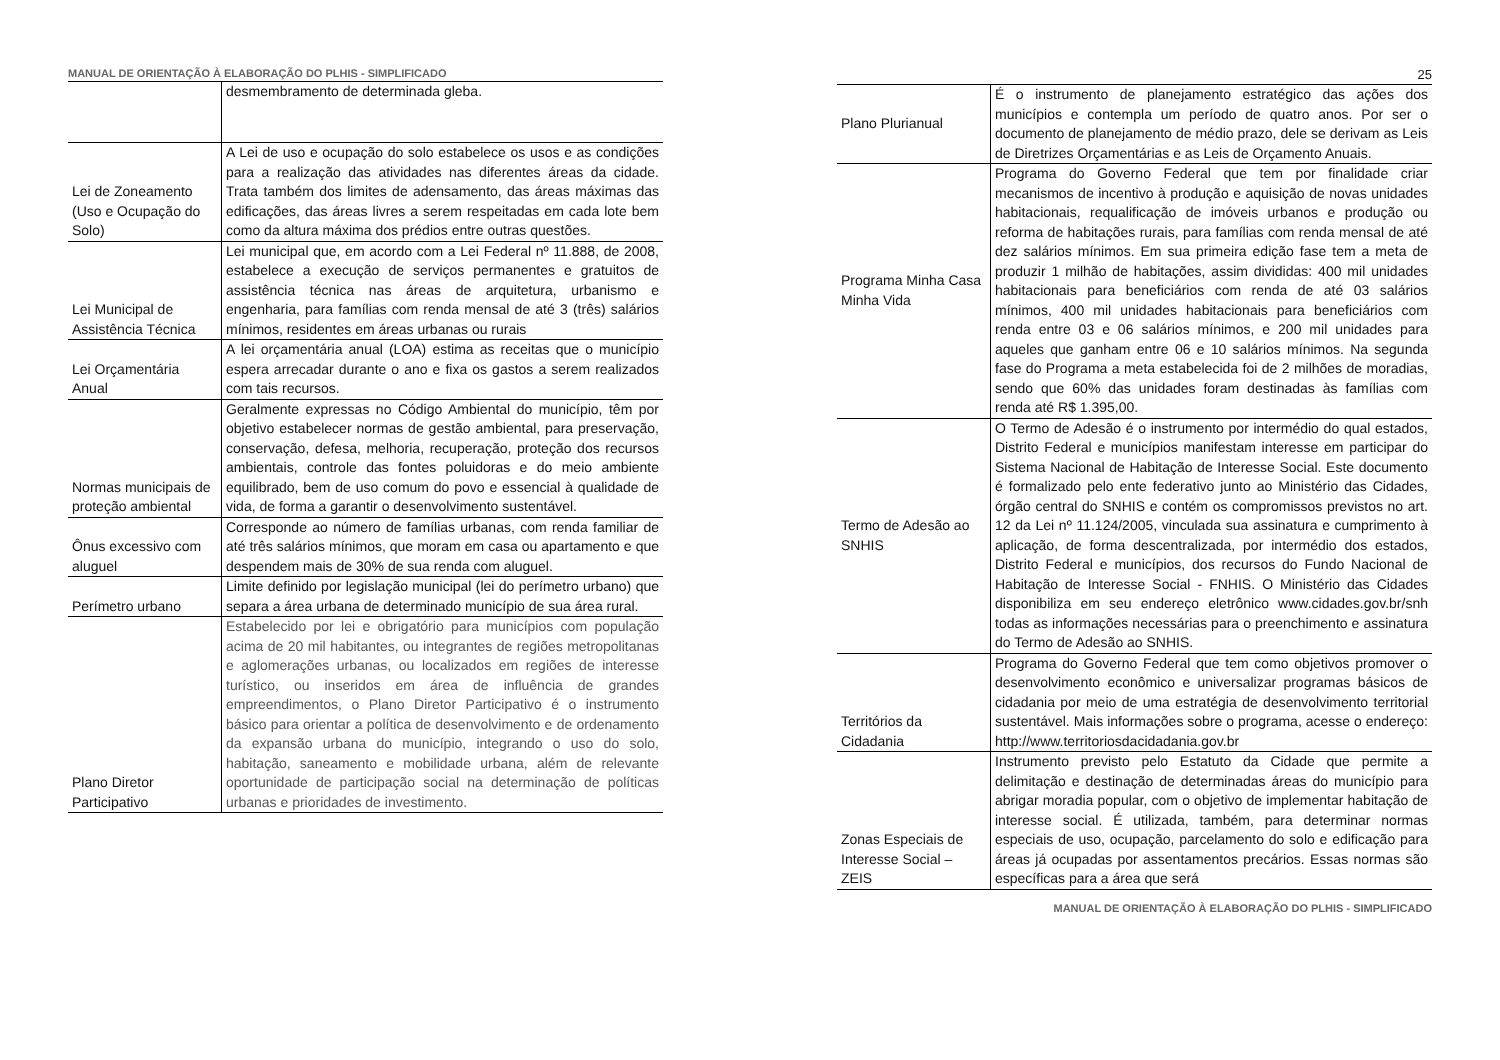MANUAL DE ORIENTAÇÃO À ELABORAÇÃO DO PLHIS - SIMPLIFICADO
| | desmembramento de determinada gleba. |
| Lei de Zoneamento (Uso e Ocupação do Solo) | A Lei de uso e ocupação do solo estabelece os usos e as condições para a realização das atividades nas diferentes áreas da cidade. Trata também dos limites de adensamento, das áreas máximas das edificações, das áreas livres a serem respeitadas em cada lote bem como da altura máxima dos prédios entre outras questões. |
| Lei Municipal de Assistência Técnica | Lei municipal que, em acordo com a Lei Federal nº 11.888, de 2008, estabelece a execução de serviços permanentes e gratuitos de assistência técnica nas áreas de arquitetura, urbanismo e engenharia, para famílias com renda mensal de até 3 (três) salários mínimos, residentes em áreas urbanas ou rurais |
| Lei Orçamentária Anual | A lei orçamentária anual (LOA) estima as receitas que o município espera arrecadar durante o ano e fixa os gastos a serem realizados com tais recursos. |
| Normas municipais de proteção ambiental | Geralmente expressas no Código Ambiental do município, têm por objetivo estabelecer normas de gestão ambiental, para preservação, conservação, defesa, melhoria, recuperação, proteção dos recursos ambientais, controle das fontes poluidoras e do meio ambiente equilibrado, bem de uso comum do povo e essencial à qualidade de vida, de forma a garantir o desenvolvimento sustentável. |
| Ônus excessivo com aluguel | Corresponde ao número de famílias urbanas, com renda familiar de até três salários mínimos, que moram em casa ou apartamento e que despendem mais de 30% de sua renda com aluguel. |
| Perímetro urbano | Limite definido por legislação municipal (lei do perímetro urbano) que separa a área urbana de determinado município de sua área rural. |
| Plano Diretor Participativo | Estabelecido por lei e obrigatório para municípios com população acima de 20 mil habitantes, ou integrantes de regiões metropolitanas e aglomerações urbanas, ou localizados em regiões de interesse turístico, ou inseridos em área de influência de grandes empreendimentos, o Plano Diretor Participativo é o instrumento básico para orientar a política de desenvolvimento e de ordenamento da expansão urbana do município, integrando o uso do solo, habitação, saneamento e mobilidade urbana, além de relevante oportunidade de participação social na determinação de políticas urbanas e prioridades de investimento. |
25
| Plano Plurianual | É o instrumento de planejamento estratégico das ações dos municípios e contempla um período de quatro anos. Por ser o documento de planejamento de médio prazo, dele se derivam as Leis de Diretrizes Orçamentárias e as Leis de Orçamento Anuais. |
| Programa Minha Casa Minha Vida | Programa do Governo Federal que tem por finalidade criar mecanismos de incentivo à produção e aquisição de novas unidades habitacionais, requalificação de imóveis urbanos e produção ou reforma de habitações rurais, para famílias com renda mensal de até dez salários mínimos. Em sua primeira edição fase tem a meta de produzir 1 milhão de habitações, assim divididas: 400 mil unidades habitacionais para beneficiários com renda de até 03 salários mínimos, 400 mil unidades habitacionais para beneficiários com renda entre 03 e 06 salários mínimos, e 200 mil unidades para aqueles que ganham entre 06 e 10 salários mínimos. Na segunda fase do Programa a meta estabelecida foi de 2 milhões de moradias, sendo que 60% das unidades foram destinadas às famílias com renda até R$ 1.395,00. |
| Termo de Adesão ao SNHIS | O Termo de Adesão é o instrumento por intermédio do qual estados, Distrito Federal e municípios manifestam interesse em participar do Sistema Nacional de Habitação de Interesse Social. Este documento é formalizado pelo ente federativo junto ao Ministério das Cidades, órgão central do SNHIS e contém os compromissos previstos no art. 12 da Lei nº 11.124/2005, vinculada sua assinatura e cumprimento à aplicação, de forma descentralizada, por intermédio dos estados, Distrito Federal e municípios, dos recursos do Fundo Nacional de Habitação de Interesse Social - FNHIS. O Ministério das Cidades disponibiliza em seu endereço eletrônico www.cidades.gov.br/snh todas as informações necessárias para o preenchimento e assinatura do Termo de Adesão ao SNHIS. |
| Territórios da Cidadania | Programa do Governo Federal que tem como objetivos promover o desenvolvimento econômico e universalizar programas básicos de cidadania por meio de uma estratégia de desenvolvimento territorial sustentável. Mais informações sobre o programa, acesse o endereço: http://www.territoriosdacidadania.gov.br |
| Zonas Especiais de Interesse Social – ZEIS | Instrumento previsto pelo Estatuto da Cidade que permite a delimitação e destinação de determinadas áreas do município para abrigar moradia popular, com o objetivo de implementar habitação de interesse social. É utilizada, também, para determinar normas especiais de uso, ocupação, parcelamento do solo e edificação para áreas já ocupadas por assentamentos precários. Essas normas são específicas para a área que será |
MANUAL DE ORIENTAÇÃO À ELABORAÇÃO DO PLHIS - SIMPLIFICADO